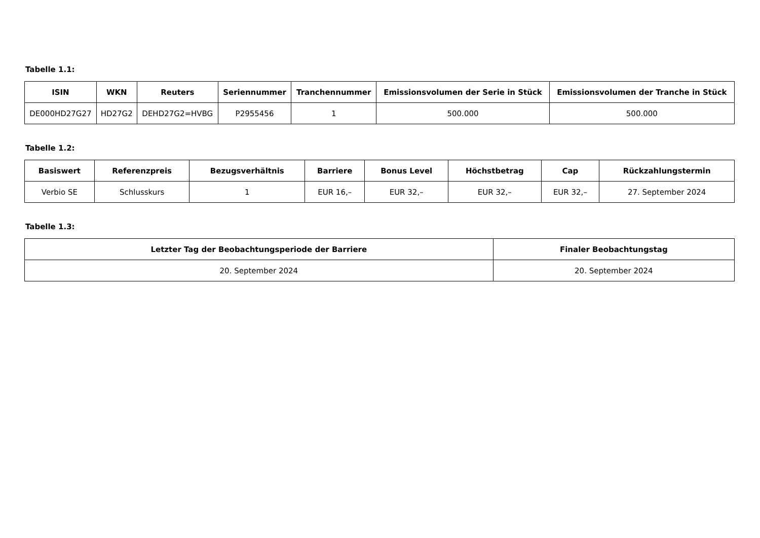Tabelle 1.1:
| ISIN | WKN | Reuters | Seriennummer | Tranchennummer | Emissionsvolumen der Serie in Stück | Emissionsvolumen der Tranche in Stück |
| --- | --- | --- | --- | --- | --- | --- |
| DE000HD27G27 | HD27G2 | DEHD27G2=HVBG | P2955456 | 1 | 500.000 | 500.000 |
Tabelle 1.2:
| Basiswert | Referenzpreis | Bezugsverhältnis | Barriere | Bonus Level | Höchstbetrag | Cap | Rückzahlungstermin |
| --- | --- | --- | --- | --- | --- | --- | --- |
| Verbio SE | Schlusskurs | 1 | EUR 16,– | EUR 32,– | EUR 32,– | EUR 32,– | 27. September 2024 |
Tabelle 1.3:
| Letzter Tag der Beobachtungsperiode der Barriere | Finaler Beobachtungstag |
| --- | --- |
| 20. September 2024 | 20. September 2024 |